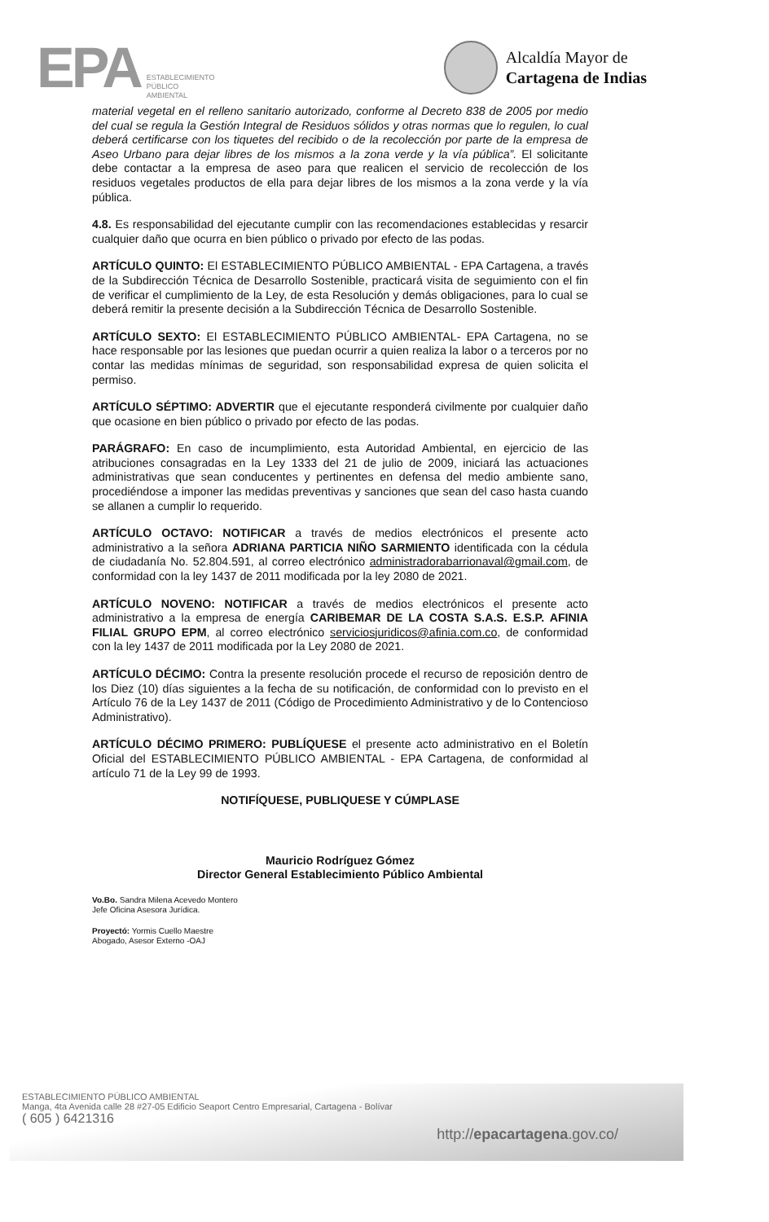EPA
ESTABLECIMIENTO
PÚBLICO
AMBIENTAL
Alcaldía Mayor de
Cartagena de Indias
material vegetal en el relleno sanitario autorizado, conforme al Decreto 838 de 2005 por medio del cual se regula la Gestión Integral de Residuos sólidos y otras normas que lo regulen, lo cual deberá certificarse con los tiquetes del recibido o de la recolección por parte de la empresa de Aseo Urbano para dejar libres de los mismos a la zona verde y la vía pública”. El solicitante debe contactar a la empresa de aseo para que realicen el servicio de recolección de los residuos vegetales productos de ella para dejar libres de los mismos a la zona verde y la vía pública.
4.8. Es responsabilidad del ejecutante cumplir con las recomendaciones establecidas y resarcir cualquier daño que ocurra en bien público o privado por efecto de las podas.
ARTÍCULO QUINTO: El ESTABLECIMIENTO PÚBLICO AMBIENTAL - EPA Cartagena, a través de la Subdirección Técnica de Desarrollo Sostenible, practicará visita de seguimiento con el fin de verificar el cumplimiento de la Ley, de esta Resolución y demás obligaciones, para lo cual se deberá remitir la presente decisión a la Subdirección Técnica de Desarrollo Sostenible.
ARTÍCULO SEXTO: El ESTABLECIMIENTO PÚBLICO AMBIENTAL- EPA Cartagena, no se hace responsable por las lesiones que puedan ocurrir a quien realiza la labor o a terceros por no contar las medidas mínimas de seguridad, son responsabilidad expresa de quien solicita el permiso.
ARTÍCULO SÉPTIMO: ADVERTIR que el ejecutante responderá civilmente por cualquier daño que ocasione en bien público o privado por efecto de las podas.
PARÁGRAFO: En caso de incumplimiento, esta Autoridad Ambiental, en ejercicio de las atribuciones consagradas en la Ley 1333 del 21 de julio de 2009, iniciará las actuaciones administrativas que sean conducentes y pertinentes en defensa del medio ambiente sano, procediéndose a imponer las medidas preventivas y sanciones que sean del caso hasta cuando se allanen a cumplir lo requerido.
ARTÍCULO OCTAVO: NOTIFICAR a través de medios electrónicos el presente acto administrativo a la señora ADRIANA PARTICIA NIÑO SARMIENTO identificada con la cédula de ciudadanía No. 52.804.591, al correo electrónico administradorabarrionaval@gmail.com, de conformidad con la ley 1437 de 2011 modificada por la ley 2080 de 2021.
ARTÍCULO NOVENO: NOTIFICAR a través de medios electrónicos el presente acto administrativo a la empresa de energía CARIBEMAR DE LA COSTA S.A.S. E.S.P. AFINIA FILIAL GRUPO EPM, al correo electrónico serviciosjuridicos@afinia.com.co, de conformidad con la ley 1437 de 2011 modificada por la Ley 2080 de 2021.
ARTÍCULO DÉCIMO: Contra la presente resolución procede el recurso de reposición dentro de los Diez (10) días siguientes a la fecha de su notificación, de conformidad con lo previsto en el Artículo 76 de la Ley 1437 de 2011 (Código de Procedimiento Administrativo y de lo Contencioso Administrativo).
ARTÍCULO DÉCIMO PRIMERO: PUBLÍQUESE el presente acto administrativo en el Boletín Oficial del ESTABLECIMIENTO PÚBLICO AMBIENTAL - EPA Cartagena, de conformidad al artículo 71 de la Ley 99 de 1993.
NOTIFÍQUESE, PUBLIQUESE Y CÚMPLASE
Mauricio Rodríguez Gómez
Director General Establecimiento Público Ambiental
Vo.Bo. Sandra Milena Acevedo Montero
Jefe Oficina Asesora Jurídica.
Proyectó: Yormis Cuello Maestre
Abogado, Asesor Externo -OAJ
ESTABLECIMIENTO PÚBLICO AMBIENTAL
Manga, 4ta Avenida calle 28 #27-05 Edificio Seaport Centro Empresarial, Cartagena - Bolívar
( 605 ) 6421316
http://epacartagena.gov.co/